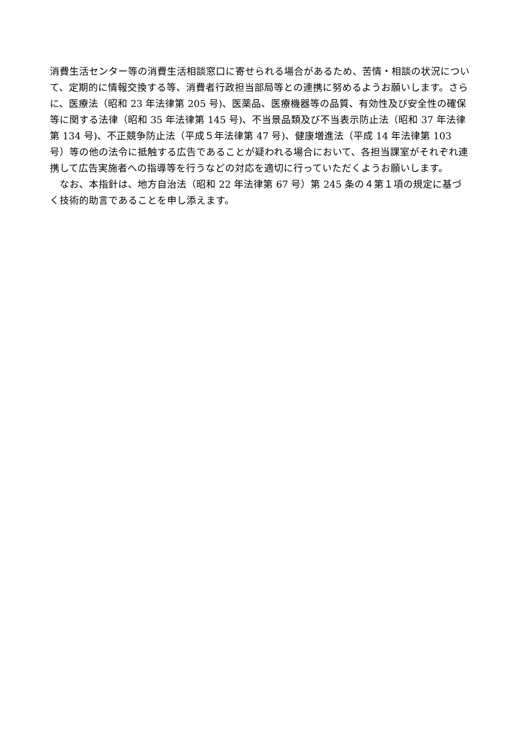消費生活センター等の消費生活相談窓口に寄せられる場合があるため、苦情・相談の状況について、定期的に情報交換する等、消費者行政担当部局等との連携に努めるようお願いします。さらに、医療法（昭和 23 年法律第 205 号)、医薬品、医療機器等の品質、有効性及び安全性の確保等に関する法律（昭和 35 年法律第 145 号)、不当景品類及び不当表示防止法（昭和 37 年法律第 134 号)、不正競争防止法（平成５年法律第 47 号)、健康増進法（平成 14 年法律第 103 号）等の他の法令に抵触する広告であることが疑われる場合において、各担当課室がそれぞれ連携して広告実施者への指導等を行うなどの対応を適切に行っていただくようお願いします。
　なお、本指針は、地方自治法（昭和 22 年法律第 67 号）第 245 条の４第１項の規定に基づく技術的助言であることを申し添えます。